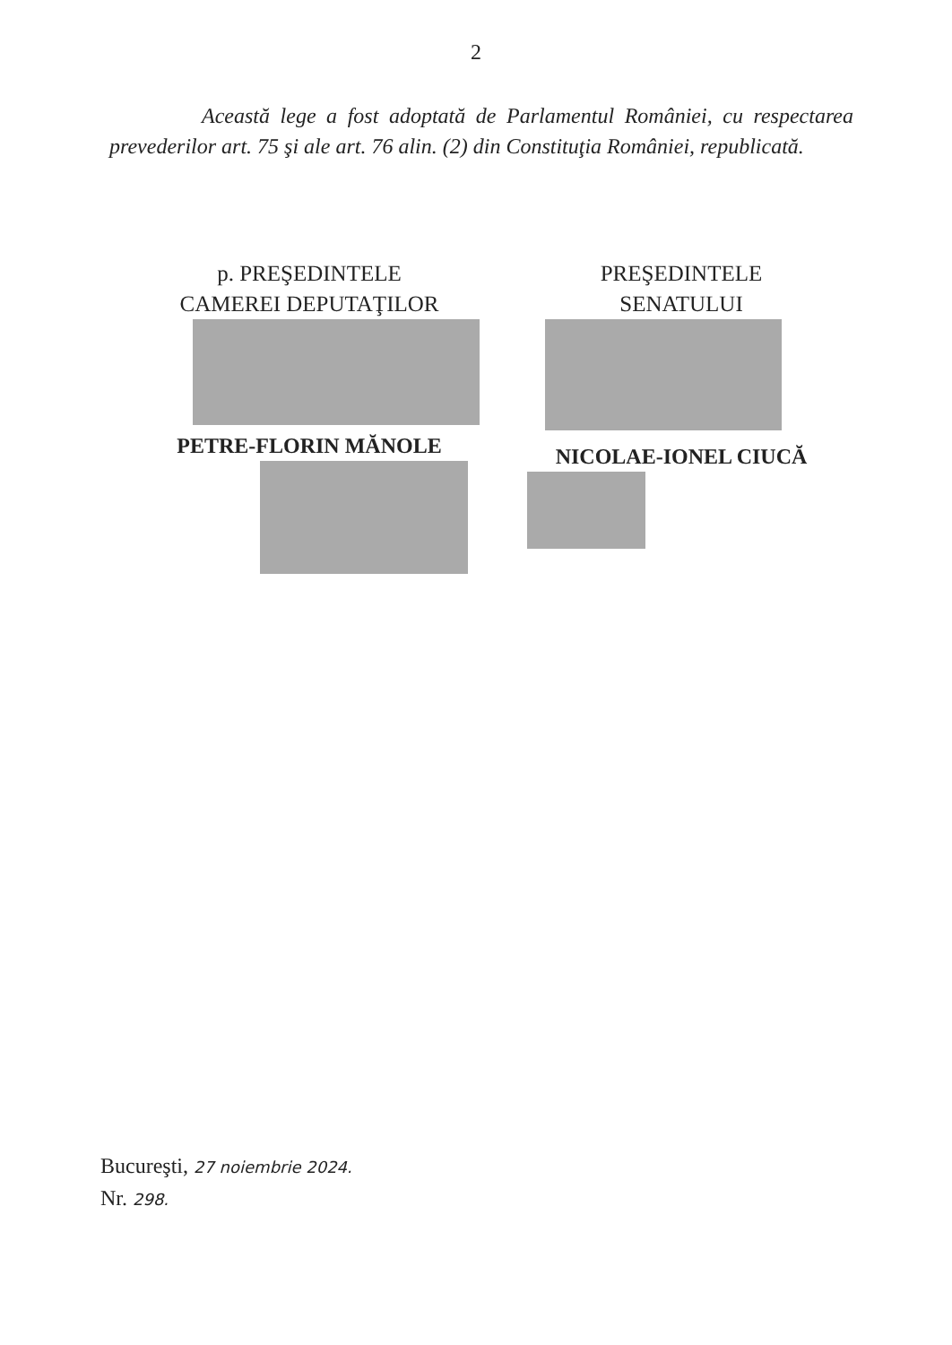2
Această lege a fost adoptată de Parlamentul României, cu respectarea prevederilor art. 75 şi ale art. 76 alin. (2) din Constituţia României, republicată.
p. PREŞEDINTELE
CAMEREI DEPUTAŢILOR
PETRE-FLORIN MĂNOLE
PREŞEDINTELE
SENATULUI
NICOLAE-IONEL CIUCĂ
Bucureşti, 27 noiembrie 2024.
Nr. 298.